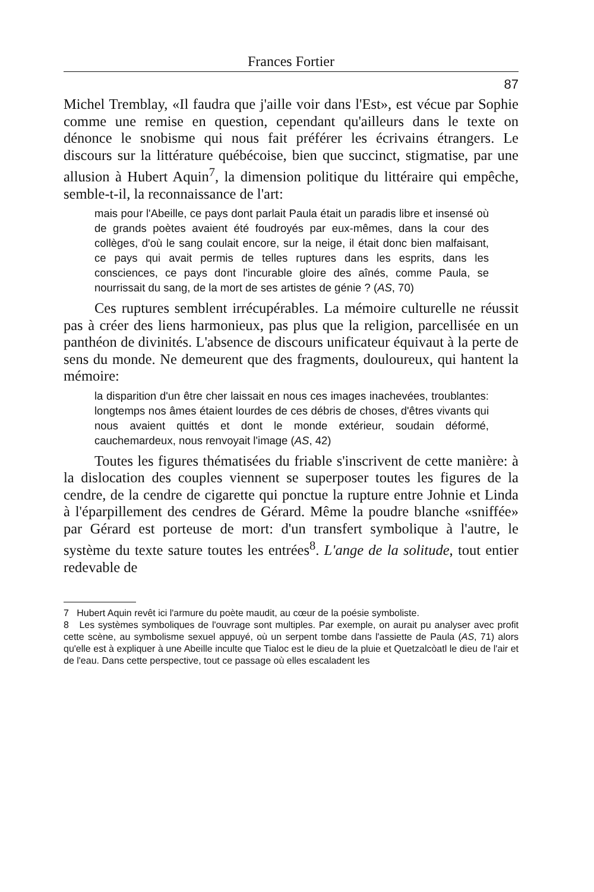Frances Fortier
87
Michel Tremblay, «Il faudra que j'aille voir dans l'Est», est vécue par Sophie comme une remise en question, cependant qu'ailleurs dans le texte on dénonce le snobisme qui nous fait préférer les écrivains étrangers. Le discours sur la littérature québécoise, bien que succinct, stigmatise, par une allusion à Hubert Aquin<sup>7</sup>, la dimension politique du littéraire qui empêche, semble-t-il, la reconnaissance de l'art:
mais pour l'Abeille, ce pays dont parlait Paula était un paradis libre et insensé où de grands poètes avaient été foudroyés par eux-mêmes, dans la cour des collèges, d'où le sang coulait encore, sur la neige, il était donc bien malfaisant, ce pays qui avait permis de telles ruptures dans les esprits, dans les consciences, ce pays dont l'incurable gloire des aînés, comme Paula, se nourrissait du sang, de la mort de ses artistes de génie ? (AS, 70)
Ces ruptures semblent irrécupérables. La mémoire culturelle ne réussit pas à créer des liens harmonieux, pas plus que la religion, parcellisée en un panthéon de divinités. L'absence de discours unificateur équivaut à la perte de sens du monde. Ne demeurent que des fragments, douloureux, qui hantent la mémoire:
la disparition d'un être cher laissait en nous ces images inachevées, troublantes: longtemps nos âmes étaient lourdes de ces débris de choses, d'êtres vivants qui nous avaient quittés et dont le monde extérieur, soudain déformé, cauchemardeux, nous renvoyait l'image (AS, 42)
Toutes les figures thématisées du friable s'inscrivent de cette manière: à la dislocation des couples viennent se superposer toutes les figures de la cendre, de la cendre de cigarette qui ponctue la rupture entre Johnie et Linda à l'éparpillement des cendres de Gérard. Même la poudre blanche «sniffée» par Gérard est porteuse de mort: d'un transfert symbolique à l'autre, le système du texte sature toutes les entrées<sup>8</sup>. L'ange de la solitude, tout entier redevable de
7 Hubert Aquin revêt ici l'armure du poète maudit, au cœur de la poésie symboliste.
8 Les systèmes symboliques de l'ouvrage sont multiples. Par exemple, on aurait pu analyser avec profit cette scène, au symbolisme sexuel appuyé, où un serpent tombe dans l'assiette de Paula (AS, 71) alors qu'elle est à expliquer à une Abeille inculte que Tialoc est le dieu de la pluie et Quetzalcòatl le dieu de l'air et de l'eau. Dans cette perspective, tout ce passage où elles escaladent les